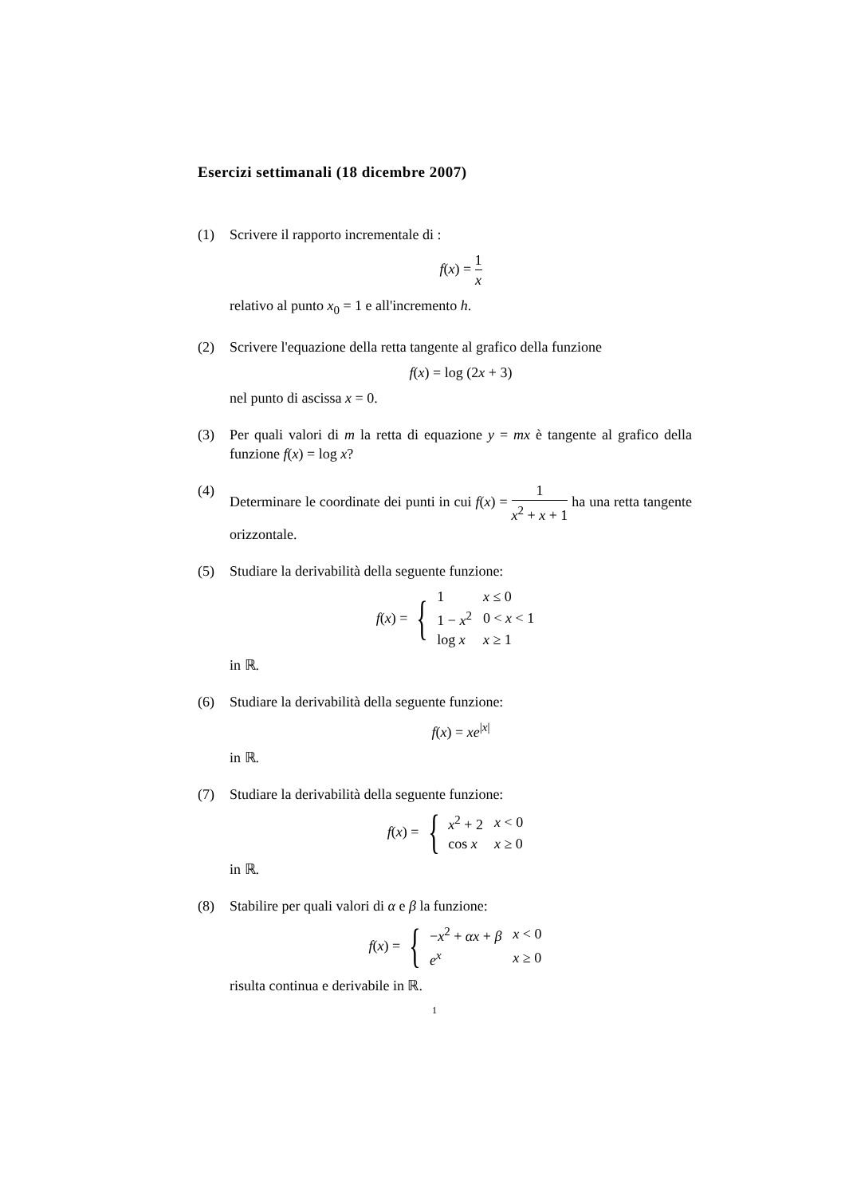Esercizi settimanali (18 dicembre 2007)
(1) Scrivere il rapporto incrementale di :
f(x) = 1 x
relativo al punto x<sub>0</sub> = 1 e all'incremento h.
(2) Scrivere l'equazione della retta tangente al grafico della funzione
f(x) = log (2x + 3)
nel punto di ascissa x = 0.
(3) Per quali valori di m la retta di equazione y = mx è tangente al grafico della funzione f(x) = log x?
(4) Determinare le coordinate dei punti in cui f(x) = 1 x<sup>2</sup> + x + 1 ha una retta tangente orizzontale.
(5) Studiare la derivabilità della seguente funzione:
f (x) = {
| 1 | x ≤ 0 |
| 1 − x<sup>2</sup> | 0 < x < 1 |
| log x | x ≥ 1 |
in ℝ.
(6) Studiare la derivabilità della seguente funzione:
f(x) = xe<sup>|x|</sup>
in ℝ.
(7) Studiare la derivabilità della seguente funzione:
f (x) = {
| x<sup>2</sup> + 2 | x < 0 |
| cos x | x ≥ 0 |
in ℝ.
(8) Stabilire per quali valori di α e β la funzione:
f (x) = {
| − x<sup>2</sup> + αx + β | x < 0 |
| e<sup>x</sup> | x ≥ 0 |
risulta continua e derivabile in ℝ.
1